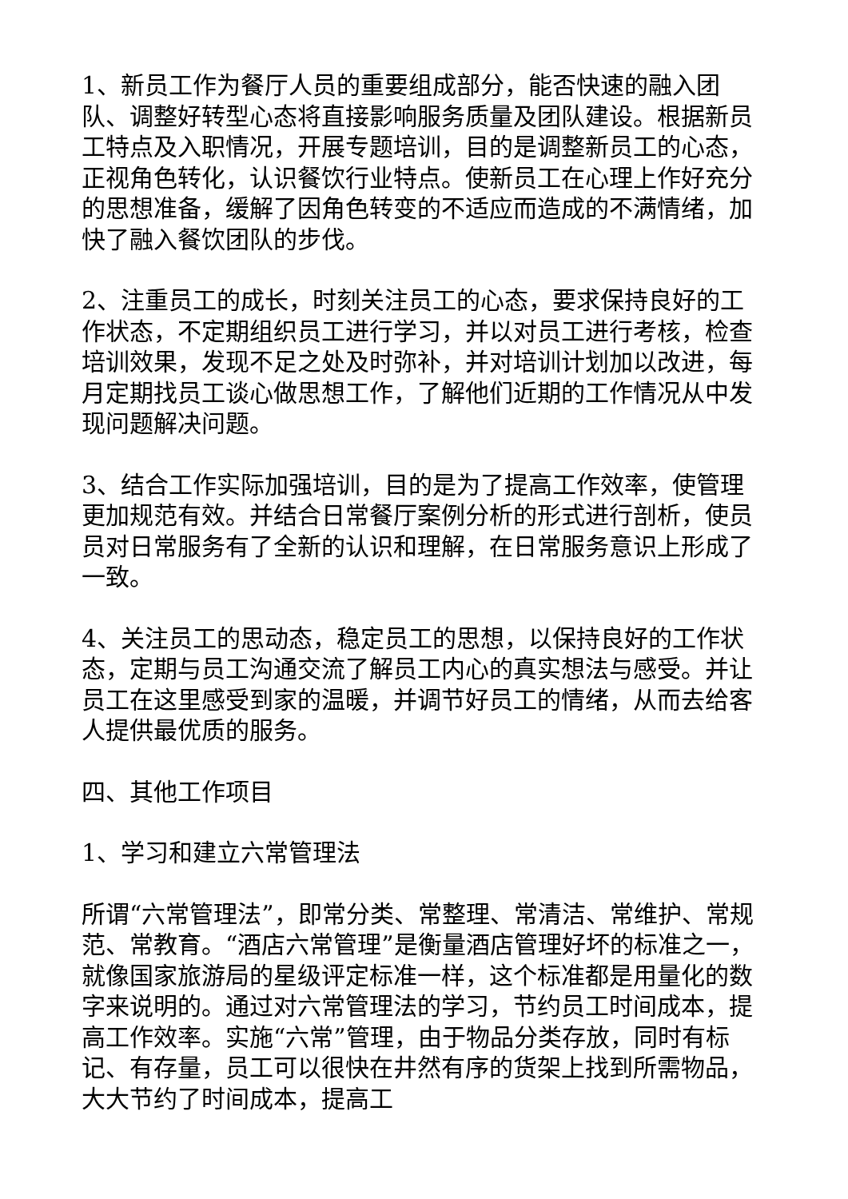1、新员工作为餐厅人员的重要组成部分，能否快速的融入团队、调整好转型心态将直接影响服务质量及团队建设。根据新员工特点及入职情况，开展专题培训，目的是调整新员工的心态，正视角色转化，认识餐饮行业特点。使新员工在心理上作好充分的思想准备，缓解了因角色转变的不适应而造成的不满情绪，加快了融入餐饮团队的步伐。
2、注重员工的成长，时刻关注员工的心态，要求保持良好的工作状态，不定期组织员工进行学习，并以对员工进行考核，检查培训效果，发现不足之处及时弥补，并对培训计划加以改进，每月定期找员工谈心做思想工作，了解他们近期的工作情况从中发现问题解决问题。
3、结合工作实际加强培训，目的是为了提高工作效率，使管理更加规范有效。并结合日常餐厅案例分析的形式进行剖析，使员员对日常服务有了全新的认识和理解，在日常服务意识上形成了一致。
4、关注员工的思动态，稳定员工的思想，以保持良好的工作状态，定期与员工沟通交流了解员工内心的真实想法与感受。并让员工在这里感受到家的温暖，并调节好员工的情绪，从而去给客人提供最优质的服务。
四、其他工作项目
1、学习和建立六常管理法
所谓“六常管理法”，即常分类、常整理、常清洁、常维护、常规范、常教育。“酒店六常管理”是衡量酒店管理好坏的标准之一，就像国家旅游局的星级评定标准一样，这个标准都是用量化的数字来说明的。通过对六常管理法的学习，节约员工时间成本，提高工作效率。实施“六常”管理，由于物品分类存放，同时有标记、有存量，员工可以很快在井然有序的货架上找到所需物品，大大节约了时间成本，提高工